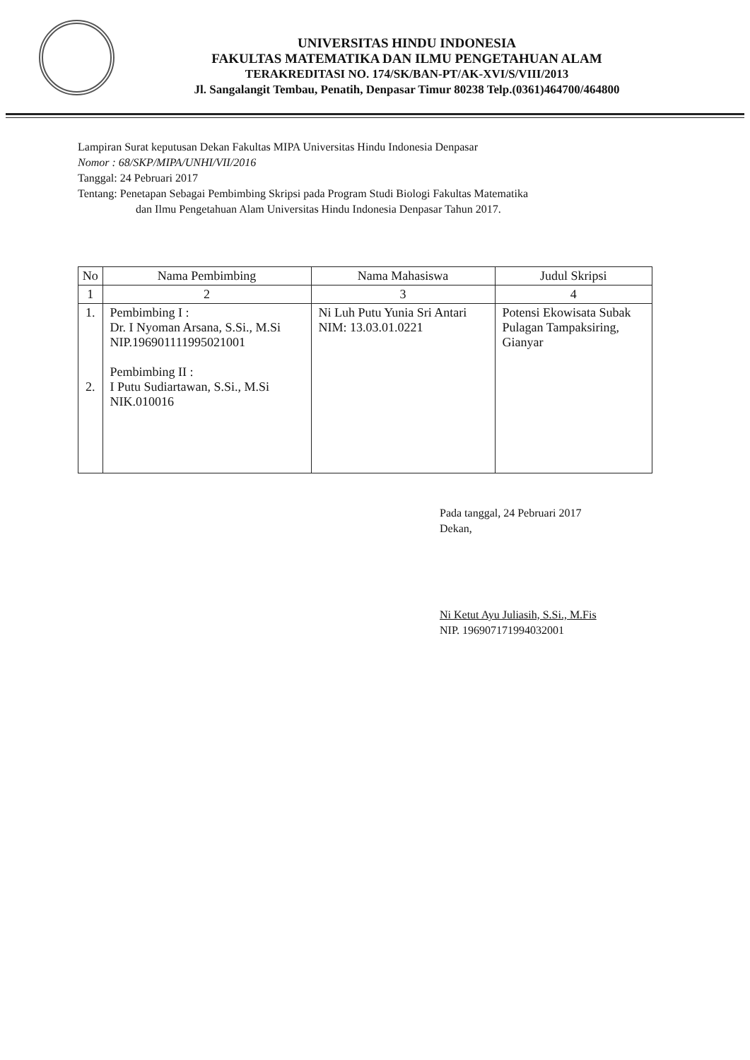UNIVERSITAS HINDU INDONESIA
FAKULTAS MATEMATIKA DAN ILMU PENGETAHUAN ALAM
TERAKREDITASI NO. 174/SK/BAN-PT/AK-XVI/S/VIII/2013
Jl. Sangalangit Tembau, Penatih, Denpasar Timur 80238 Telp.(0361)464700/464800
Lampiran Surat keputusan Dekan Fakultas MIPA Universitas Hindu Indonesia Denpasar
Nomor : 68/SKP/MIPA/UNHI/VII/2016
Tanggal: 24 Pebruari 2017
Tentang: Penetapan Sebagai Pembimbing Skripsi pada Program Studi Biologi Fakultas Matematika
dan Ilmu Pengetahuan Alam Universitas Hindu Indonesia Denpasar Tahun 2017.
| No | Nama Pembimbing | Nama Mahasiswa | Judul Skripsi |
| --- | --- | --- | --- |
| 1 | 2 | 3 | 4 |
| 1. 2. | Pembimbing I : Dr. I Nyoman Arsana, S.Si., M.Si NIP.196901111995021001 Pembimbing II : I Putu Sudiartawan, S.Si., M.Si NIK.010016 | Ni Luh Putu Yunia Sri Antari NIM: 13.03.01.0221 | Potensi Ekowisata Subak Pulagan Tampaksiring, Gianyar |
Pada tanggal, 24 Pebruari 2017
Dekan,
Ni Ketut Ayu Juliasih, S.Si., M.Fis
NIP. 196907171994032001